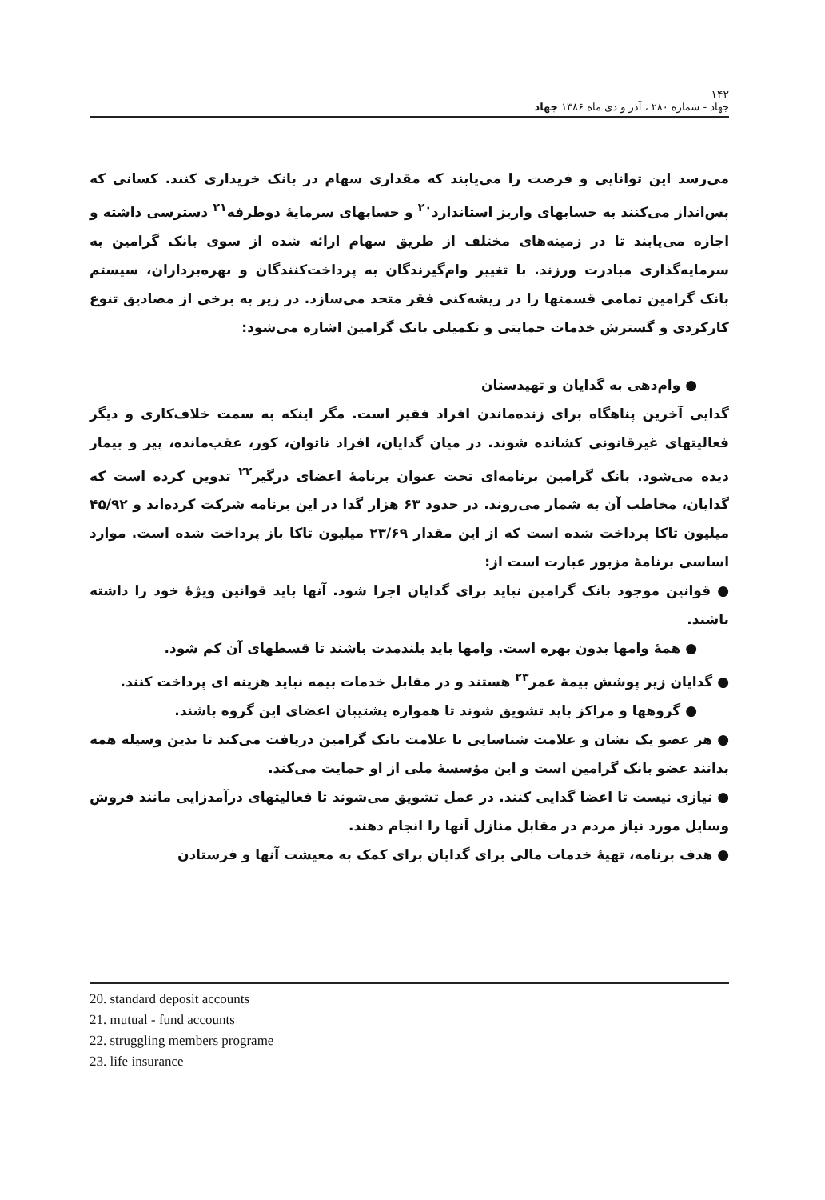۱۴۲
جهاد - شماره ۲۸۰ ، آذر و دی ماه ۱۳۸۶ جهاد
می‌رسد این توانایی و فرصت را می‌یابند که مقداری سهام در بانک خریداری کنند. کسانی که پس‌انداز می‌کنند به حسابهای واریز استاندارد<sup>۲۰</sup> و حسابهای سرمایهٔ دوطرفه<sup>۲۱</sup> دسترسی داشته و اجازه می‌یابند تا در زمینه‌های مختلف از طریق سهام ارائه شده از سوی بانک گرامین به سرمایه‌گذاری مبادرت ورزند. با تغییر وام‌گیرندگان به پرداخت‌کنندگان و بهره‌برداران، سیستم بانک گرامین تمامی قسمتها را در ریشه‌کنی فقر متحد می‌سازد. در زیر به برخی از مصادیق تنوع کارکردی و گسترش خدمات حمایتی و تکمیلی بانک گرامین اشاره می‌شود:
● وام‌دهی به گدایان و تهیدستان
گدایی آخرین پناهگاه برای زنده‌ماندن افراد فقیر است. مگر اینکه به سمت خلاف‌کاری و دیگر فعالیتهای غیرقانونی کشانده شوند. در میان گدایان، افراد ناتوان، کور، عقب‌مانده، پیر و بیمار دیده می‌شود. بانک گرامین برنامه‌ای تحت عنوان برنامهٔ اعضای درگیر<sup>۲۲</sup> تدوین کرده است که گدایان، مخاطب آن به شمار می‌روند. در حدود ۶۳ هزار گدا در این برنامه شرکت کرده‌اند و ۴۵/۹۲ میلیون تاکا پرداخت شده است که از این مقدار ۲۳/۶۹ میلیون تاکا باز پرداخت شده است. موارد اساسی برنامهٔ مزبور عبارت است از:
● قوانین موجود بانک گرامین نباید برای گدایان اجرا شود. آنها باید قوانین ویژهٔ خود را داشته باشند.
● همهٔ وامها بدون بهره است. وامها باید بلندمدت باشند تا قسطهای آن کم شود.
● گدایان زیر پوشش بیمهٔ عمر<sup>۲۳</sup> هستند و در مقابل خدمات بیمه نباید هزینه ای پرداخت کنند.
● گروهها و مراکز باید تشویق شوند تا همواره پشتیبان اعضای این گروه باشند.
● هر عضو یک نشان و علامت شناسایی با علامت بانک گرامین دریافت می‌کند تا بدین وسیله همه بدانند عضو بانک گرامین است و این مؤسسهٔ ملی از او حمایت می‌کند.
● نیازی نیست تا اعضا گدایی کنند. در عمل تشویق می‌شوند تا فعالیتهای درآمدزایی مانند فروش وسایل مورد نیاز مردم در مقابل منازل آنها را انجام دهند.
● هدف برنامه، تهیهٔ خدمات مالی برای گدایان برای کمک به معیشت آنها و فرستادن
20. standard deposit accounts
21. mutual - fund accounts
22. struggling members programe
23. life insurance